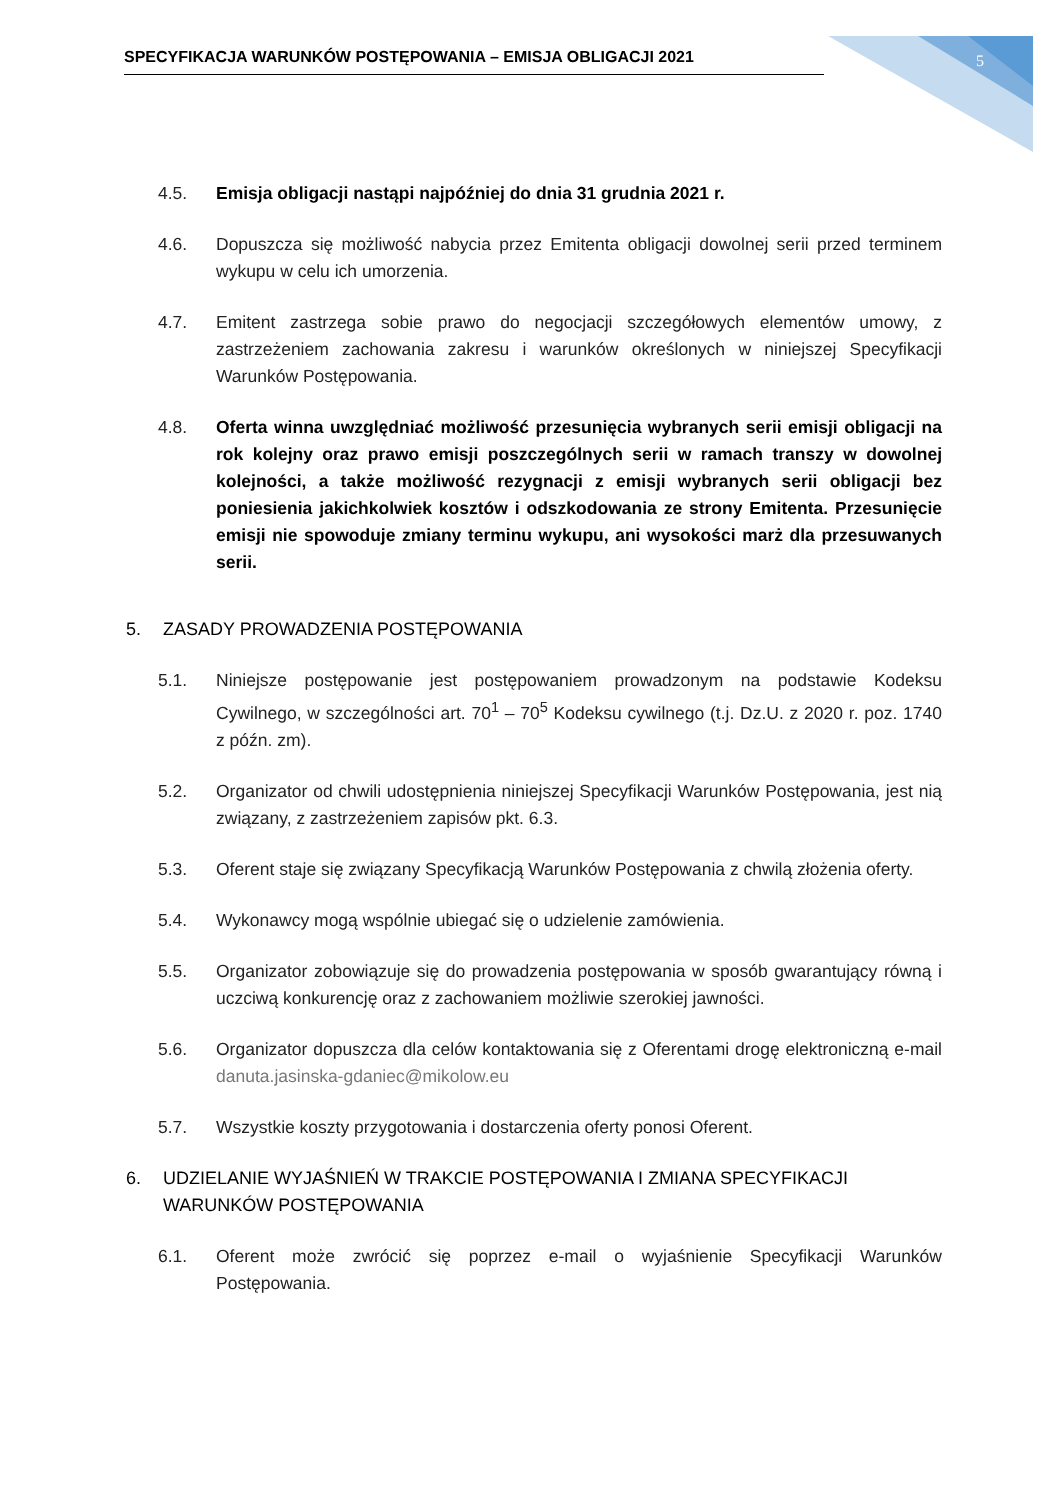SPECYFIKACJA WARUNKÓW POSTĘPOWANIA – EMISJA OBLIGACJI 2021 5
4.5. Emisja obligacji nastąpi najpóźniej do dnia 31 grudnia 2021 r.
4.6. Dopuszcza się możliwość nabycia przez Emitenta obligacji dowolnej serii przed terminem wykupu w celu ich umorzenia.
4.7. Emitent zastrzega sobie prawo do negocjacji szczegółowych elementów umowy, z zastrzeżeniem zachowania zakresu i warunków określonych w niniejszej Specyfikacji Warunków Postępowania.
4.8. Oferta winna uwzględniać możliwość przesunięcia wybranych serii emisji obligacji na rok kolejny oraz prawo emisji poszczególnych serii w ramach transzy w dowolnej kolejności, a także możliwość rezygnacji z emisji wybranych serii obligacji bez poniesienia jakichkolwiek kosztów i odszkodowania ze strony Emitenta. Przesunięcie emisji nie spowoduje zmiany terminu wykupu, ani wysokości marż dla przesuwanych serii.
5. ZASADY PROWADZENIA POSTĘPOWANIA
5.1. Niniejsze postępowanie jest postępowaniem prowadzonym na podstawie Kodeksu Cywilnego, w szczególności art. 70<sup>1</sup> – 70<sup>5</sup> Kodeksu cywilnego (t.j. Dz.U. z 2020 r. poz. 1740 z późn. zm).
5.2. Organizator od chwili udostępnienia niniejszej Specyfikacji Warunków Postępowania, jest nią związany, z zastrzeżeniem zapisów pkt. 6.3.
5.3. Oferent staje się związany Specyfikacją Warunków Postępowania z chwilą złożenia oferty.
5.4. Wykonawcy mogą wspólnie ubiegać się o udzielenie zamówienia.
5.5. Organizator zobowiązuje się do prowadzenia postępowania w sposób gwarantujący równą i uczciwą konkurencję oraz z zachowaniem możliwie szerokiej jawności.
5.6. Organizator dopuszcza dla celów kontaktowania się z Oferentami drogę elektroniczną e-mail danuta.jasinska-gdaniec@mikolow.eu
5.7. Wszystkie koszty przygotowania i dostarczenia oferty ponosi Oferent.
6. UDZIELANIE WYJAŚNIEŃ W TRAKCIE POSTĘPOWANIA I ZMIANA SPECYFIKACJI WARUNKÓW POSTĘPOWANIA
6.1. Oferent może zwrócić się poprzez e-mail o wyjaśnienie Specyfikacji Warunków Postępowania.